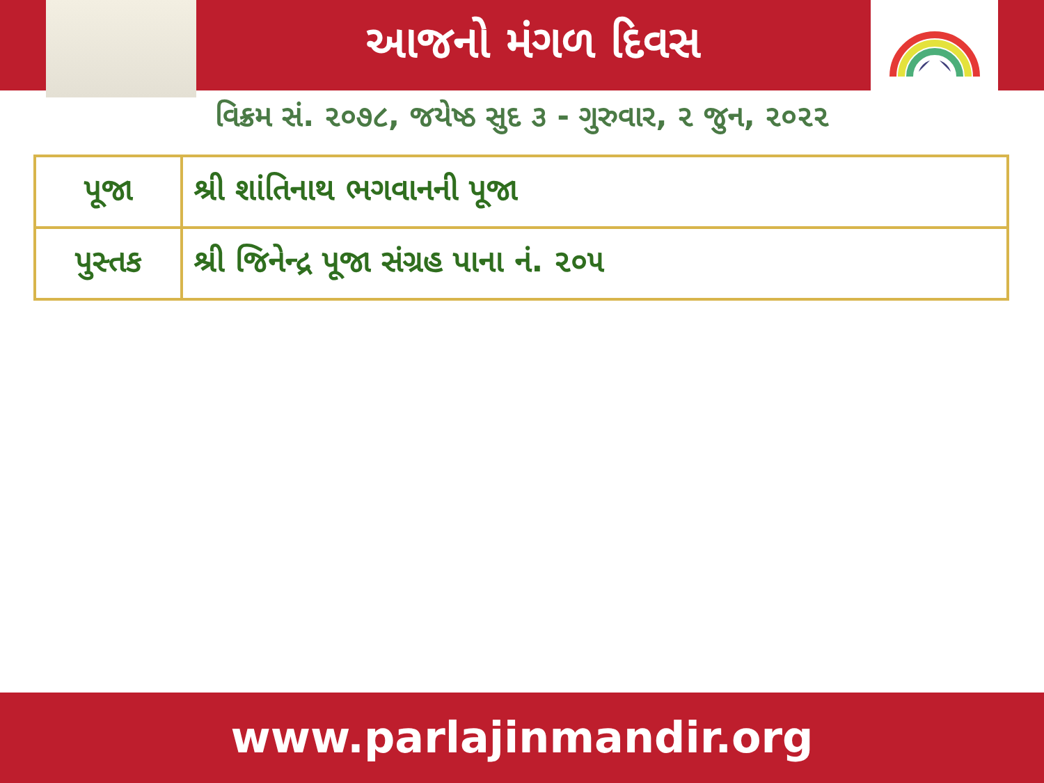આજનો મંગળ દિવસ
વિક્રમ સં. ૨૦૭૮, જયેષ્ઠ સુદ ૩ - ગુરુવાર, ૨ જુન, ૨૦૨૨
| પૂજા | શ્રી શાંતિનાથ ભગવાનની પૂજા |
| પુસ્તક | શ્રી જિનેન્દ્ર પૂજા સંગ્રહ પાના નં. ૨૦૫ |
www.parlajinmandir.org